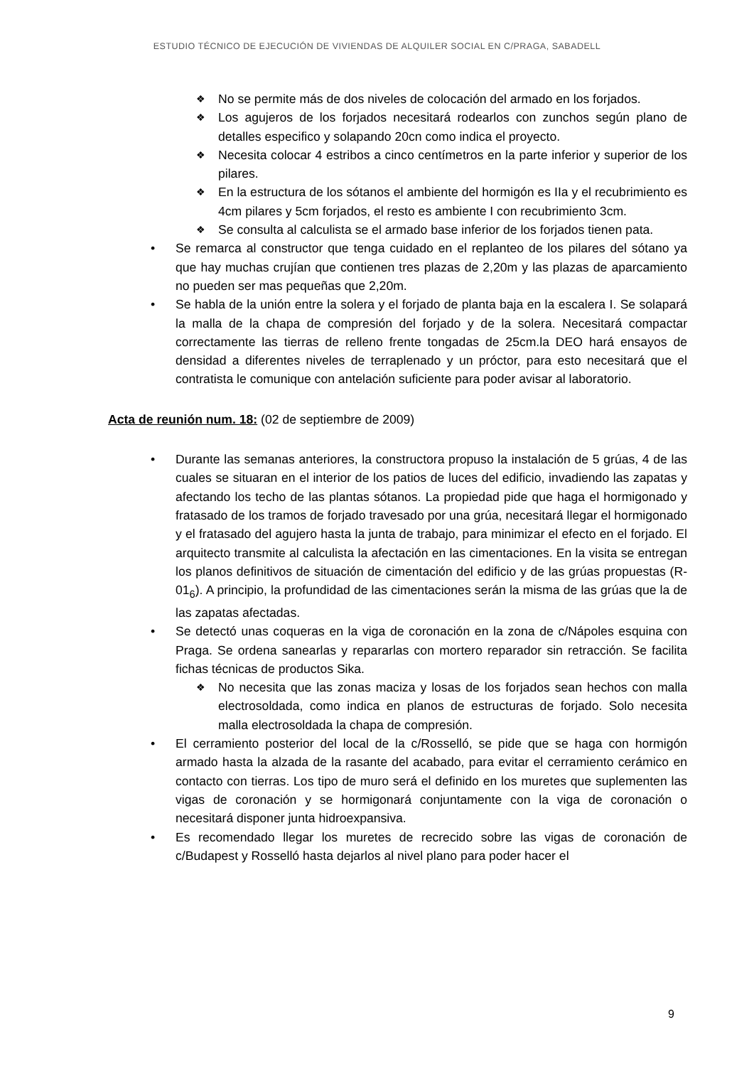ESTUDIO TÉCNICO DE EJECUCIÓN DE VIVIENDAS DE ALQUILER SOCIAL EN C/PRAGA, SABADELL
❖ No se permite más de dos niveles de colocación del armado en los forjados.
❖ Los agujeros de los forjados necesitará rodearlos con zunchos según plano de detalles especifico y solapando 20cn como indica el proyecto.
❖ Necesita colocar 4 estribos a cinco centímetros en la parte inferior y superior de los pilares.
❖ En la estructura de los sótanos el ambiente del hormigón es IIa y el recubrimiento es 4cm pilares y 5cm forjados, el resto es ambiente I con recubrimiento 3cm.
❖ Se consulta al calculista se el armado base inferior de los forjados tienen pata.
• Se remarca al constructor que tenga cuidado en el replanteo de los pilares del sótano ya que hay muchas crujían que contienen tres plazas de 2,20m y las plazas de aparcamiento no pueden ser mas pequeñas que 2,20m.
• Se habla de la unión entre la solera y el forjado de planta baja en la escalera I. Se solapará la malla de la chapa de compresión del forjado y de la solera. Necesitará compactar correctamente las tierras de relleno frente tongadas de 25cm.la DEO hará ensayos de densidad a diferentes niveles de terraplenado y un próctor, para esto necesitará que el contratista le comunique con antelación suficiente para poder avisar al laboratorio.
Acta de reunión num. 18: (02 de septiembre de 2009)
• Durante las semanas anteriores, la constructora propuso la instalación de 5 grúas, 4 de las cuales se situaran en el interior de los patios de luces del edificio, invadiendo las zapatas y afectando los techo de las plantas sótanos. La propiedad pide que haga el hormigonado y fratasado de los tramos de forjado travesado por una grúa, necesitará llegar el hormigonado y el fratasado del agujero hasta la junta de trabajo, para minimizar el efecto en el forjado. El arquitecto transmite al calculista la afectación en las cimentaciones. En la visita se entregan los planos definitivos de situación de cimentación del edificio y de las grúas propuestas (R-01<sub>6</sub>). A principio, la profundidad de las cimentaciones serán la misma de las grúas que la de las zapatas afectadas.
• Se detectó unas coqueras en la viga de coronación en la zona de c/Nápoles esquina con Praga. Se ordena sanearlas y repararlas con mortero reparador sin retracción. Se facilita fichas técnicas de productos Sika.
❖ No necesita que las zonas maciza y losas de los forjados sean hechos con malla electrosoldada, como indica en planos de estructuras de forjado. Solo necesita malla electrosoldada la chapa de compresión.
• El cerramiento posterior del local de la c/Rosselló, se pide que se haga con hormigón armado hasta la alzada de la rasante del acabado, para evitar el cerramiento cerámico en contacto con tierras. Los tipo de muro será el definido en los muretes que suplementen las vigas de coronación y se hormigonará conjuntamente con la viga de coronación o necesitará disponer junta hidroexpansiva.
• Es recomendado llegar los muretes de recrecido sobre las vigas de coronación de c/Budapest y Rosselló hasta dejarlos al nivel plano para poder hacer el
9